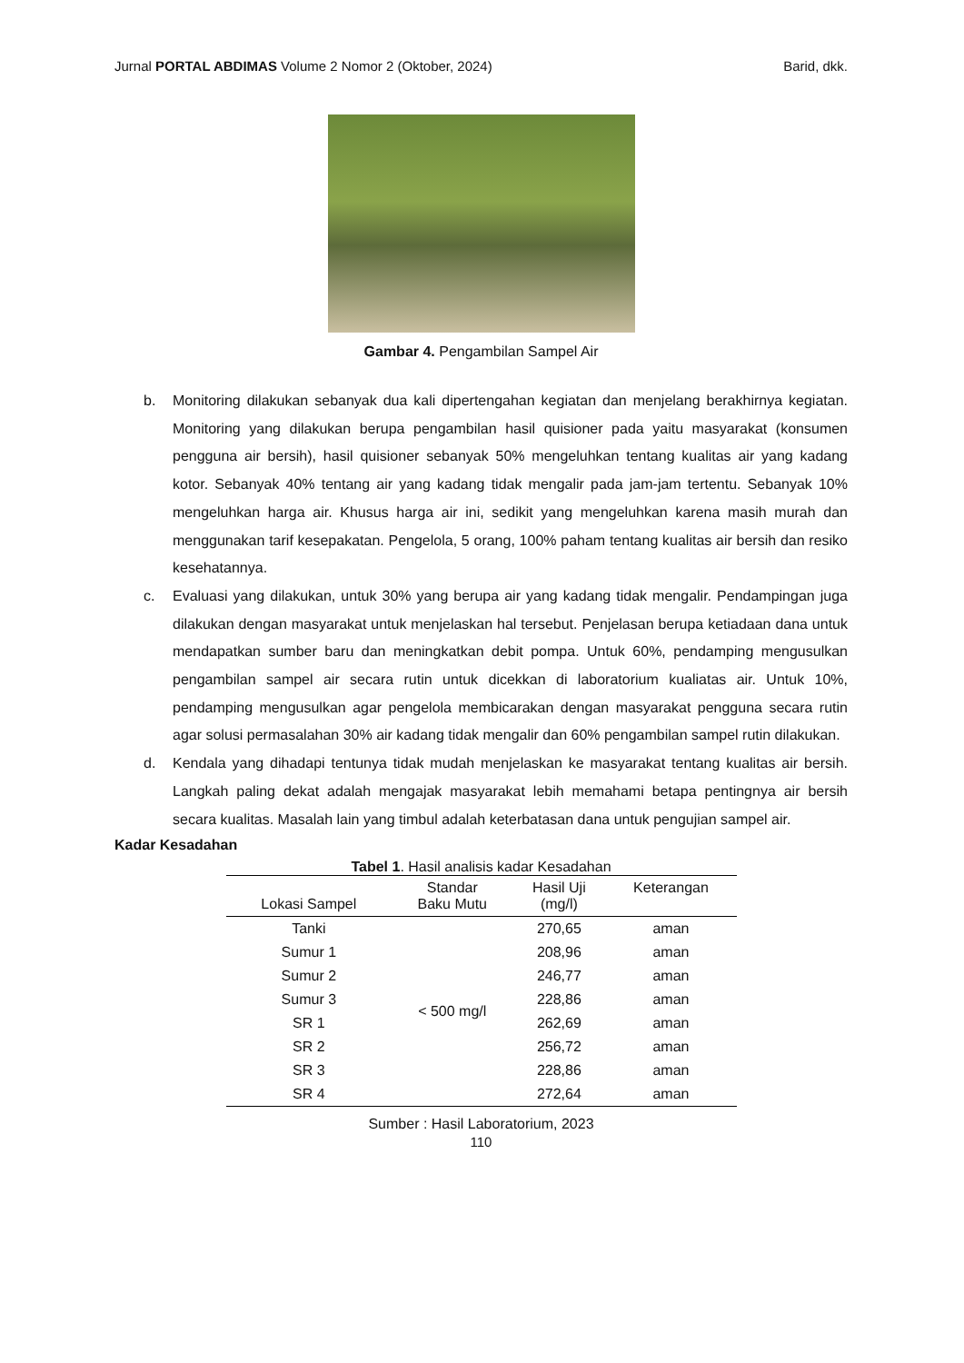Jurnal PORTAL ABDIMAS Volume 2 Nomor 2 (Oktober, 2024) Barid, dkk.
Gambar 4. Pengambilan Sampel Air
b. Monitoring dilakukan sebanyak dua kali dipertengahan kegiatan dan menjelang berakhirnya kegiatan. Monitoring yang dilakukan berupa pengambilan hasil quisioner pada yaitu masyarakat (konsumen pengguna air bersih), hasil quisioner sebanyak 50% mengeluhkan tentang kualitas air yang kadang kotor. Sebanyak 40% tentang air yang kadang tidak mengalir pada jam-jam tertentu. Sebanyak 10% mengeluhkan harga air. Khusus harga air ini, sedikit yang mengeluhkan karena masih murah dan menggunakan tarif kesepakatan. Pengelola, 5 orang, 100% paham tentang kualitas air bersih dan resiko kesehatannya.
c. Evaluasi yang dilakukan, untuk 30% yang berupa air yang kadang tidak mengalir. Pendampingan juga dilakukan dengan masyarakat untuk menjelaskan hal tersebut. Penjelasan berupa ketiadaan dana untuk mendapatkan sumber baru dan meningkatkan debit pompa. Untuk 60%, pendamping mengusulkan pengambilan sampel air secara rutin untuk dicekkan di laboratorium kualiatas air. Untuk 10%, pendamping mengusulkan agar pengelola membicarakan dengan masyarakat pengguna secara rutin agar solusi permasalahan 30% air kadang tidak mengalir dan 60% pengambilan sampel rutin dilakukan.
d. Kendala yang dihadapi tentunya tidak mudah menjelaskan ke masyarakat tentang kualitas air bersih. Langkah paling dekat adalah mengajak masyarakat lebih memahami betapa pentingnya air bersih secara kualitas. Masalah lain yang timbul adalah keterbatasan dana untuk pengujian sampel air.
Kadar Kesadahan
Tabel 1 . Hasil analisis kadar Kesadahan
| Lokasi Sampel | Standar Baku Mutu | Hasil Uji (mg/l) | Keterangan |
| --- | --- | --- | --- |
| Tanki | < 500 mg/l | 270,65 | aman |
| Sumur 1 | | 208,96 | aman |
| Sumur 2 | | 246,77 | aman |
| Sumur 3 | | 228,86 | aman |
| SR 1 | | 262,69 | aman |
| SR 2 | | 256,72 | aman |
| SR 3 | | 228,86 | aman |
| SR 4 | | 272,64 | aman |
Sumber : Hasil Laboratorium, 2023
110